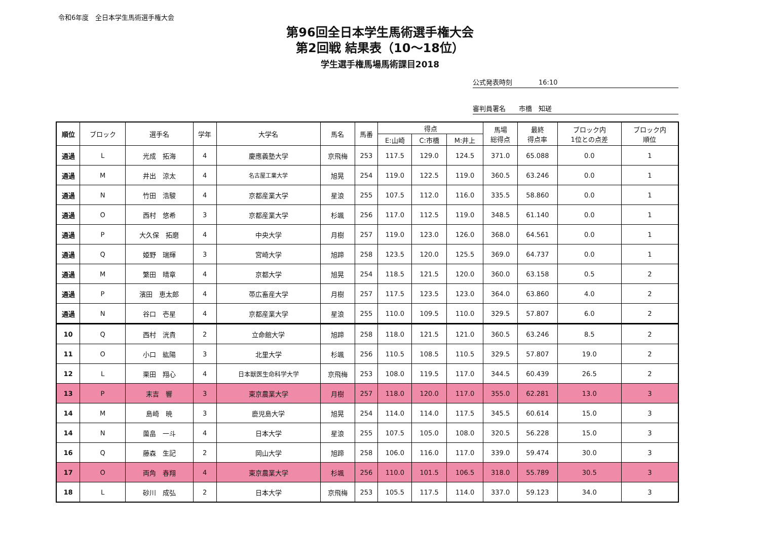令和6年度　全日本学生馬術選手権大会
第96回全日本学生馬術選手権大会
第2回戦 結果表（10～18位）
学生選手権馬場馬術課目2018
公式発表時刻　　　　16:10
審判員署名　　市橋　知瑳
| 順位 | ブロック | 選手名 | 学年 | 大学名 | 馬名 | 馬番 | 得点 | | | 馬場 総得点 | 最終 得点率 | ブロック内 1位との点差 | ブロック内 順位 |
| --- | --- | --- | --- | --- | --- | --- | --- | --- | --- | --- | --- | --- | --- |
| | | | | | | | E:山崎 | C:市橋 | M:井上 | | | | |
| 通過 | L | 光成 拓海 | 4 | 慶應義塾大学 | 京飛梅 | 253 | 117.5 | 129.0 | 124.5 | 371.0 | 65.088 | 0.0 | 1 |
| 通過 | M | 井出 涼太 | 4 | 名古屋工業大学 | 旭晃 | 254 | 119.0 | 122.5 | 119.0 | 360.5 | 63.246 | 0.0 | 1 |
| 通過 | N | 竹田 浩駿 | 4 | 京都産業大学 | 星浪 | 255 | 107.5 | 112.0 | 116.0 | 335.5 | 58.860 | 0.0 | 1 |
| 通過 | O | 西村 悠希 | 3 | 京都産業大学 | 杉颯 | 256 | 117.0 | 112.5 | 119.0 | 348.5 | 61.140 | 0.0 | 1 |
| 通過 | P | 大久保 拓磨 | 4 | 中央大学 | 月樹 | 257 | 119.0 | 123.0 | 126.0 | 368.0 | 64.561 | 0.0 | 1 |
| 通過 | Q | 姫野 瑞輝 | 3 | 宮崎大学 | 旭蹄 | 258 | 123.5 | 120.0 | 125.5 | 369.0 | 64.737 | 0.0 | 1 |
| 通過 | M | 繁田 晴章 | 4 | 京都大学 | 旭晃 | 254 | 118.5 | 121.5 | 120.0 | 360.0 | 63.158 | 0.5 | 2 |
| 通過 | P | 濱田 恵太郎 | 4 | 帯広畜産大学 | 月樹 | 257 | 117.5 | 123.5 | 123.0 | 364.0 | 63.860 | 4.0 | 2 |
| 通過 | N | 谷口 壱星 | 4 | 京都産業大学 | 星浪 | 255 | 110.0 | 109.5 | 110.0 | 329.5 | 57.807 | 6.0 | 2 |
| 10 | Q | 西村 洸貴 | 2 | 立命館大学 | 旭蹄 | 258 | 118.0 | 121.5 | 121.0 | 360.5 | 63.246 | 8.5 | 2 |
| 11 | O | 小口 紘陽 | 3 | 北里大学 | 杉颯 | 256 | 110.5 | 108.5 | 110.5 | 329.5 | 57.807 | 19.0 | 2 |
| 12 | L | 栗田 翔心 | 4 | 日本獣医生命科学大学 | 京飛梅 | 253 | 108.0 | 119.5 | 117.0 | 344.5 | 60.439 | 26.5 | 2 |
| 13 | P | 末吉 響 | 3 | 東京農業大学 | 月樹 | 257 | 118.0 | 120.0 | 117.0 | 355.0 | 62.281 | 13.0 | 3 |
| 14 | M | 島崎 暁 | 3 | 鹿児島大学 | 旭晃 | 254 | 114.0 | 114.0 | 117.5 | 345.5 | 60.614 | 15.0 | 3 |
| 14 | N | 薗畠 一斗 | 4 | 日本大学 | 星浪 | 255 | 107.5 | 105.0 | 108.0 | 320.5 | 56.228 | 15.0 | 3 |
| 16 | Q | 藤森 生記 | 2 | 岡山大学 | 旭蹄 | 258 | 106.0 | 116.0 | 117.0 | 339.0 | 59.474 | 30.0 | 3 |
| 17 | O | 両角 春翔 | 4 | 東京農業大学 | 杉颯 | 256 | 110.0 | 101.5 | 106.5 | 318.0 | 55.789 | 30.5 | 3 |
| 18 | L | 砂川 成弘 | 2 | 日本大学 | 京飛梅 | 253 | 105.5 | 117.5 | 114.0 | 337.0 | 59.123 | 34.0 | 3 |